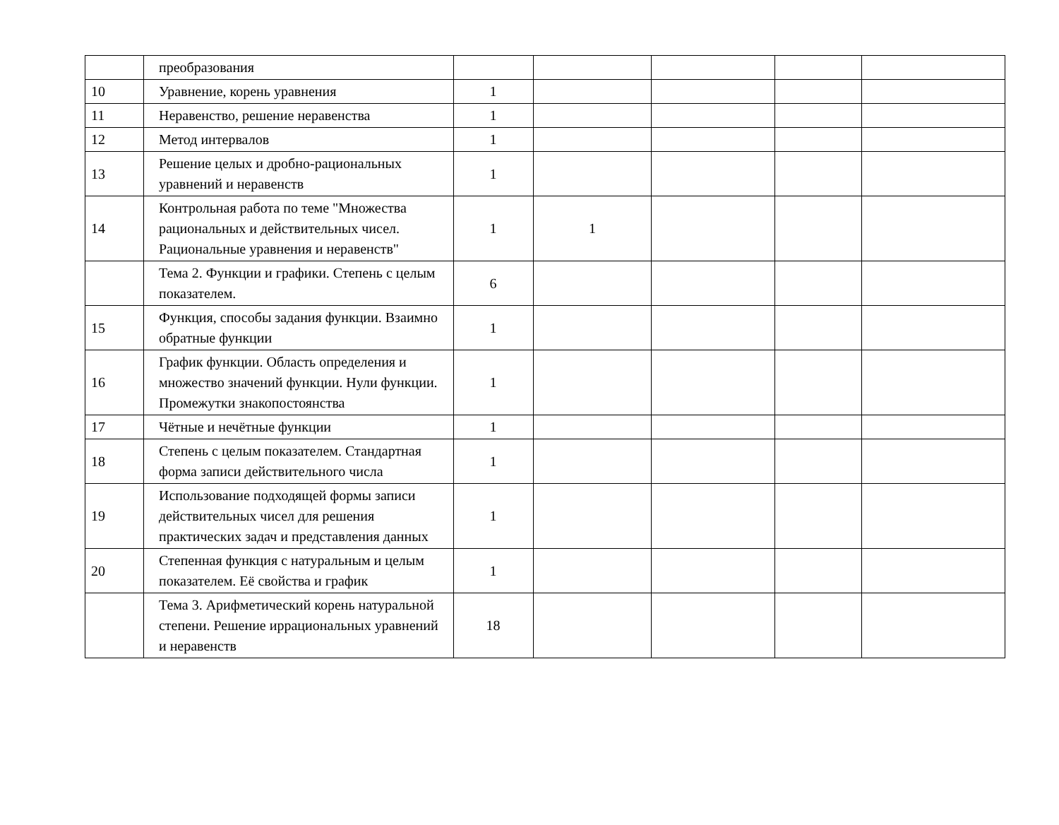| | преобразования | | | | | |
| 10 | Уравнение, корень уравнения | 1 | | | | |
| 11 | Неравенство, решение неравенства | 1 | | | | |
| 12 | Метод интервалов | 1 | | | | |
| 13 | Решение целых и дробно-рациональных уравнений и неравенств | 1 | | | | |
| 14 | Контрольная работа по теме "Множества рациональных и действительных чисел. Рациональные уравнения и неравенств" | 1 | 1 | | | |
| | Тема 2. Функции и графики. Степень с целым показателем. | 6 | | | | |
| 15 | Функция, способы задания функции. Взаимно обратные функции | 1 | | | | |
| 16 | График функции. Область определения и множество значений функции. Нули функции. Промежутки знакопостоянства | 1 | | | | |
| 17 | Чётные и нечётные функции | 1 | | | | |
| 18 | Степень с целым показателем. Стандартная форма записи действительного числа | 1 | | | | |
| 19 | Использование подходящей формы записи действительных чисел для решения практических задач и представления данных | 1 | | | | |
| 20 | Степенная функция с натуральным и целым показателем. Её свойства и график | 1 | | | | |
| | Тема 3. Арифметический корень натуральной степени. Решение иррациональных уравнений и неравенств | 18 | | | | |